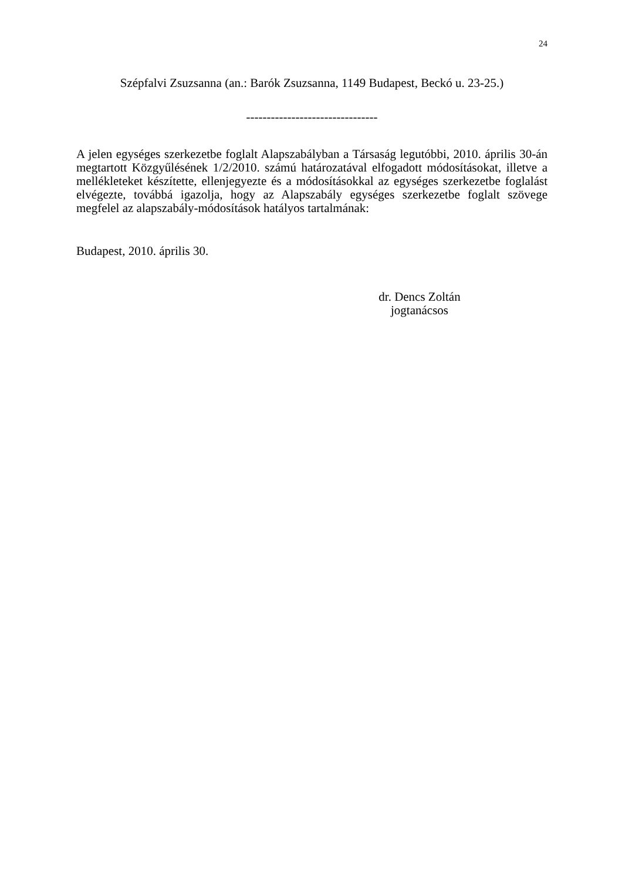24
Szépfalvi Zsuzsanna (an.: Barók Zsuzsanna, 1149 Budapest, Beckó u. 23-25.)
--------------------------------
A jelen egységes szerkezetbe foglalt Alapszabályban a Társaság legutóbbi, 2010. április 30-án megtartott Közgyűlésének 1/2/2010. számú határozatával elfogadott módosításokat, illetve a mellékleteket készítette, ellenjegyezte és a módosításokkal az egységes szerkezetbe foglalást elvégezte, továbbá igazolja, hogy az Alapszabály egységes szerkezetbe foglalt szövege megfelel az alapszabály-módosítások hatályos tartalmának:
Budapest, 2010. április 30.
dr. Dencs Zoltán
jogtanácsos